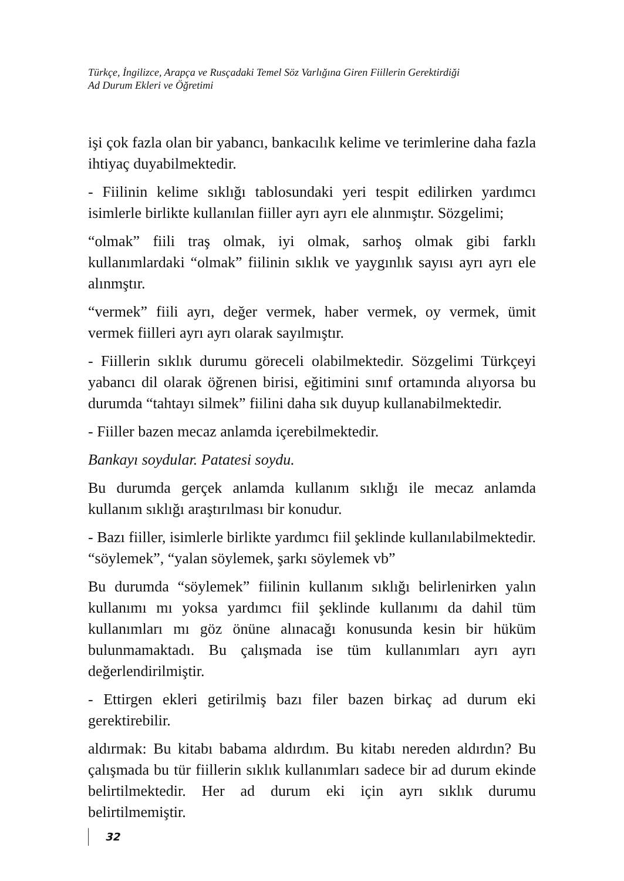Türkçe, İngilizce, Arapça ve Rusçadaki Temel Söz Varlığına Giren Fiillerin Gerektirdiği
Ad Durum Ekleri ve Öğretimi
işi çok fazla olan bir yabancı, bankacılık kelime ve terimlerine daha fazla ihtiyaç duyabilmektedir.
- Fiilinin kelime sıklığı tablosundaki yeri tespit edilirken yardımcı isimlerle birlikte kullanılan fiiller ayrı ayrı ele alınmıştır. Sözgelimi;
“olmak” fiili traş olmak, iyi olmak, sarhoş olmak gibi farklı kullanımlardaki “olmak” fiilinin sıklık ve yaygınlık sayısı ayrı ayrı ele alınmştır.
“vermek” fiili ayrı, değer vermek, haber vermek, oy vermek, ümit vermek fiilleri ayrı ayrı olarak sayılmıştır.
- Fiillerin sıklık durumu göreceli olabilmektedir. Sözgelimi Türkçeyi yabancı dil olarak öğrenen birisi, eğitimini sınıf ortamında alıyorsa bu durumda “tahtayı silmek” fiilini daha sık duyup kullanabilmektedir.
- Fiiller bazen mecaz anlamda içerebilmektedir.
Bankayı soydular. Patatesi soydu.
Bu durumda gerçek anlamda kullanım sıklığı ile mecaz anlamda kullanım sıklığı araştırılması bir konudur.
- Bazı fiiller, isimlerle birlikte yardımcı fiil şeklinde kullanılabilmektedir. “söylemek”, “yalan söylemek, şarkı söylemek vb”
Bu durumda “söylemek” fiilinin kullanım sıklığı belirlenirken yalın kullanımı mı yoksa yardımcı fiil şeklinde kullanımı da dahil tüm kullanımları mı göz önüne alınacağı konusunda kesin bir hüküm bulunmamaktadı. Bu çalışmada ise tüm kullanımları ayrı ayrı değerlendirilmiştir.
- Ettirgen ekleri getirilmiş bazı filer bazen birkaç ad durum eki gerektirebilir.
aldırmak: Bu kitabı babama aldırdım. Bu kitabı nereden aldırdın? Bu çalışmada bu tür fiillerin sıklık kullanımları sadece bir ad durum ekinde belirtilmektedir. Her ad durum eki için ayrı sıklık durumu belirtilmemiştir.
32